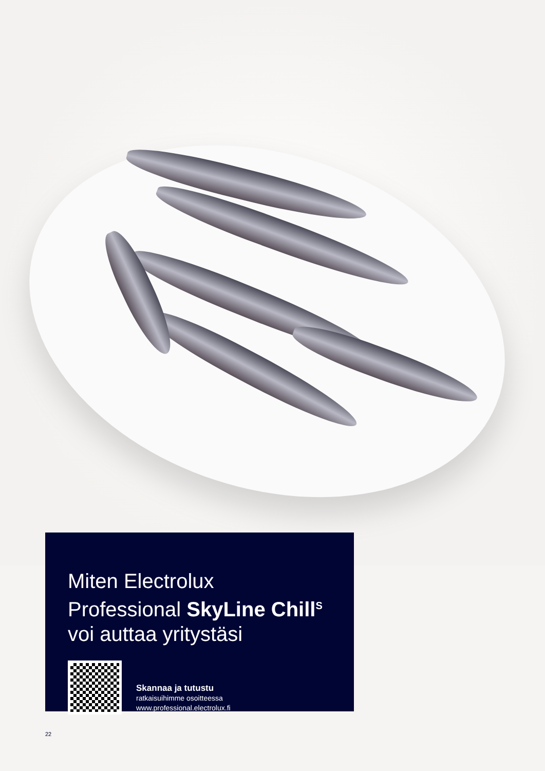Miten Electrolux
Professional SkyLine Chill<sup>S</sup>
voi auttaa yritystäsi
Skannaa ja tutustu
ratkaisuihimme osoitteessa
www.professional.electrolux.fi
22